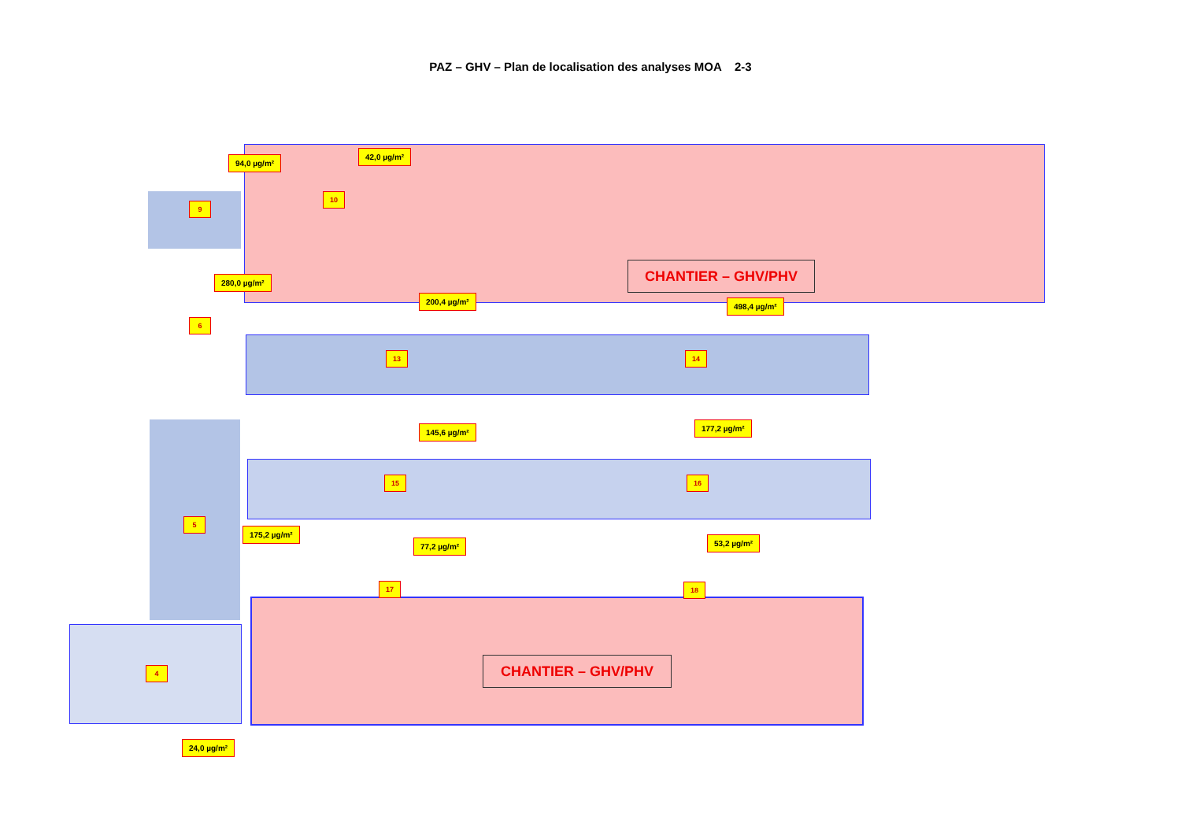PAZ – GHV – Plan de localisation des analyses MOA 2-3
94,0 µg/m²
42,0 µg/m²
9
10
CHANTIER – GHV/PHV
280,0 µg/m²
200,4 µg/m²
498,4 µg/m²
6
13 14
145,6 µg/m² 177,2 µg/m²
15 16
5
175,2 µg/m²
77,2 µg/m² 53,2 µg/m²
17 18
CHANTIER – GHV/PHV
4
24,0 µg/m²